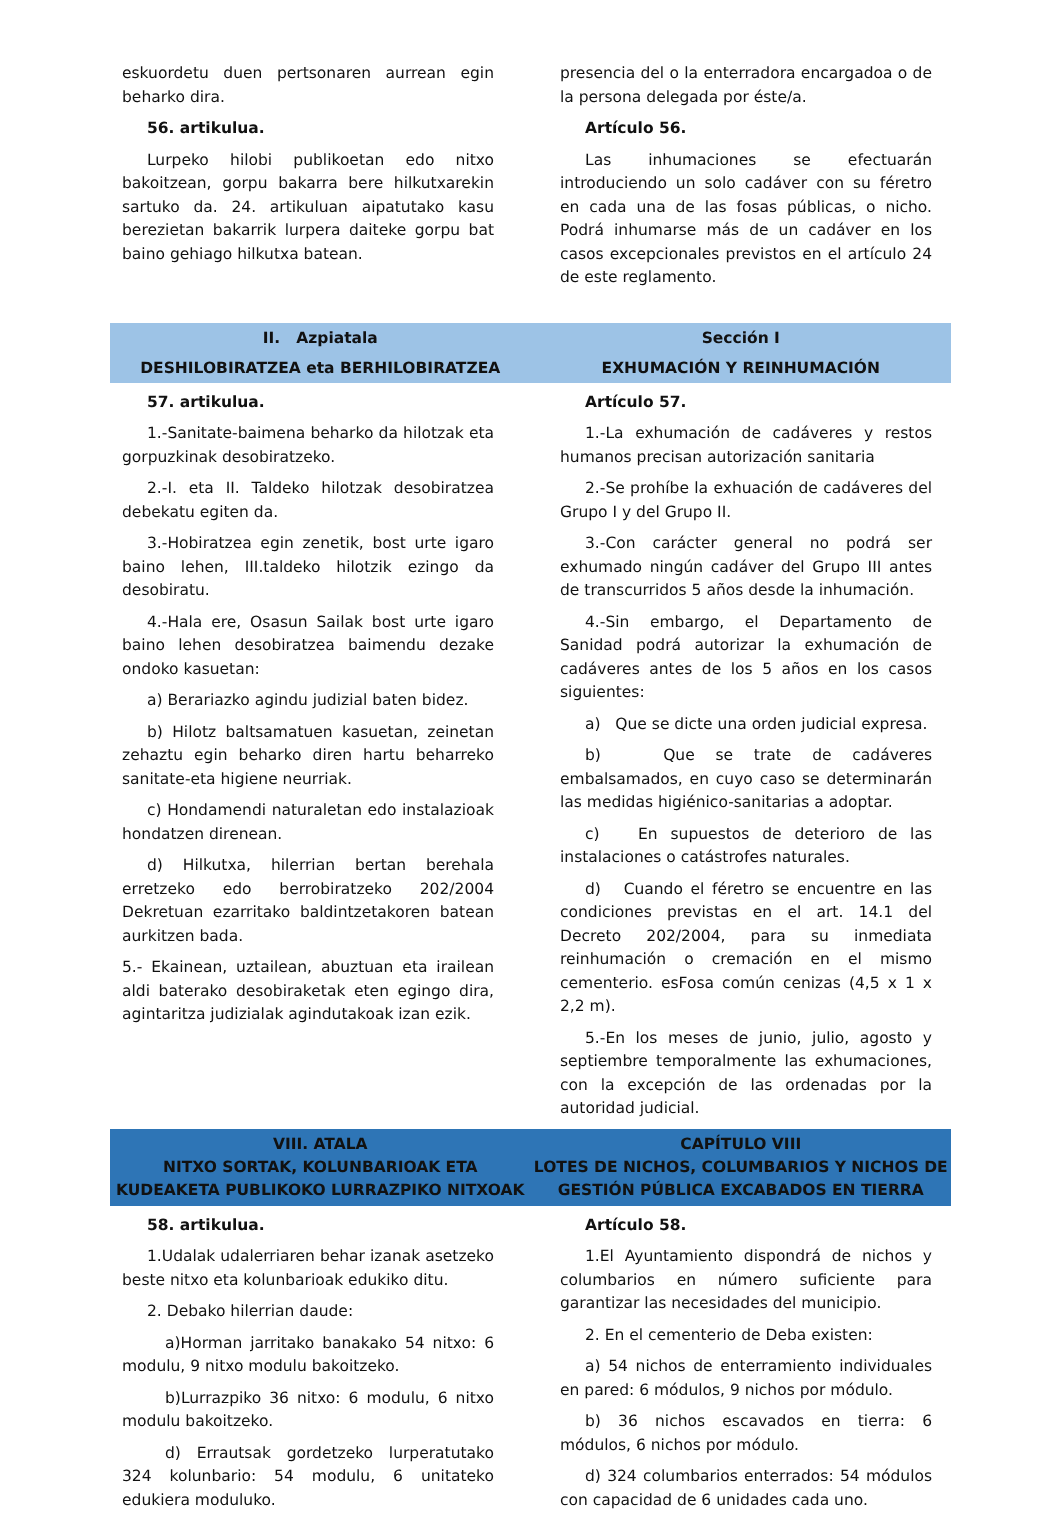eskuordetu duen pertsonaren aurrean egin beharko dira.
56. artikulua.
Lurpeko hilobi publikoetan edo nitxo bakoitzean, gorpu bakarra bere hilkutxarekin sartuko da. 24. artikuluan aipatutako kasu berezietan bakarrik lurpera daiteke gorpu bat baino gehiago hilkutxa batean.
presencia del o la enterradora encargadoa o de la persona delegada por éste/a.
Artículo 56.
Las inhumaciones se efectuarán introduciendo un solo cadáver con su féretro en cada una de las fosas públicas, o nicho. Podrá inhumarse más de un cadáver en los casos excepcionales previstos en el artículo 24 de este reglamento.
II. Azpiatala
DESHILOBIRATZEA eta BERHILOBIRATZEA
Sección I
EXHUMACIÓN Y REINHUMACIÓN
57. artikulua.
1.-Sanitate-baimena beharko da hilotzak eta gorpuzkinak desobiratzeko.
2.-I. eta II. Taldeko hilotzak desobiratzea debekatu egiten da.
3.-Hobiratzea egin zenetik, bost urte igaro baino lehen, III.taldeko hilotzik ezingo da desobiratu.
4.-Hala ere, Osasun Sailak bost urte igaro baino lehen desobiratzea baimendu dezake ondoko kasuetan:
a) Berariazko agindu judizial baten bidez.
b) Hilotz baltsamatuen kasuetan, zeinetan zehaztu egin beharko diren hartu beharreko sanitate-eta higiene neurriak.
c) Hondamendi naturaletan edo instalazioak hondatzen direnean.
d) Hilkutxa, hilerrian bertan berehala erretzeko edo berrobiratzeko 202/2004 Dekretuan ezarritako baldintzetakoren batean aurkitzen bada.
5.- Ekainean, uztailean, abuztuan eta irailean aldi baterako desobiraketak eten egingo dira, agintaritza judizialak agindutakoak izan ezik.
Artículo 57.
1.-La exhumación de cadáveres y restos humanos precisan autorización sanitaria
2.-Se prohíbe la exhuación de cadáveres del Grupo I y del Grupo II.
3.-Con carácter general no podrá ser exhumado ningún cadáver del Grupo III antes de transcurridos 5 años desde la inhumación.
4.-Sin embargo, el Departamento de Sanidad podrá autorizar la exhumación de cadáveres antes de los 5 años en los casos siguientes:
a) Que se dicte una orden judicial expresa.
b) Que se trate de cadáveres embalsamados, en cuyo caso se determinarán las medidas higiénico-sanitarias a adoptar.
c) En supuestos de deterioro de las instalaciones o catástrofes naturales.
d) Cuando el féretro se encuentre en las condiciones previstas en el art. 14.1 del Decreto 202/2004, para su inmediata reinhumación o cremación en el mismo cementerio. esFosa común cenizas (4,5 x 1 x 2,2 m).
5.-En los meses de junio, julio, agosto y septiembre temporalmente las exhumaciones, con la excepción de las ordenadas por la autoridad judicial.
VIII. ATALA
NITXO SORTAK, KOLUNBARIOAK ETA KUDEAKETA PUBLIKOKO LURRAZPIKO NITXOAK
CAPÍTULO VIII
LOTES DE NICHOS, COLUMBARIOS Y NICHOS DE GESTIÓN PÚBLICA EXCABADOS EN TIERRA
58. artikulua.
1.Udalak udalerriaren behar izanak asetzeko beste nitxo eta kolunbarioak edukiko ditu.
2. Debako hilerrian daude:
a)Horman jarritako banakako 54 nitxo: 6 modulu, 9 nitxo modulu bakoitzeko.
b)Lurrazpiko 36 nitxo: 6 modulu, 6 nitxo modulu bakoitzeko.
d) Errautsak gordetzeko lurperatutako 324 kolunbario: 54 modulu, 6 unitateko edukiera moduluko.
Artículo 58.
1.El Ayuntamiento dispondrá de nichos y columbarios en número suficiente para garantizar las necesidades del municipio.
2. En el cementerio de Deba existen:
a) 54 nichos de enterramiento individuales en pared: 6 módulos, 9 nichos por módulo.
b) 36 nichos escavados en tierra: 6 módulos, 6 nichos por módulo.
d) 324 columbarios enterrados: 54 módulos con capacidad de 6 unidades cada uno.